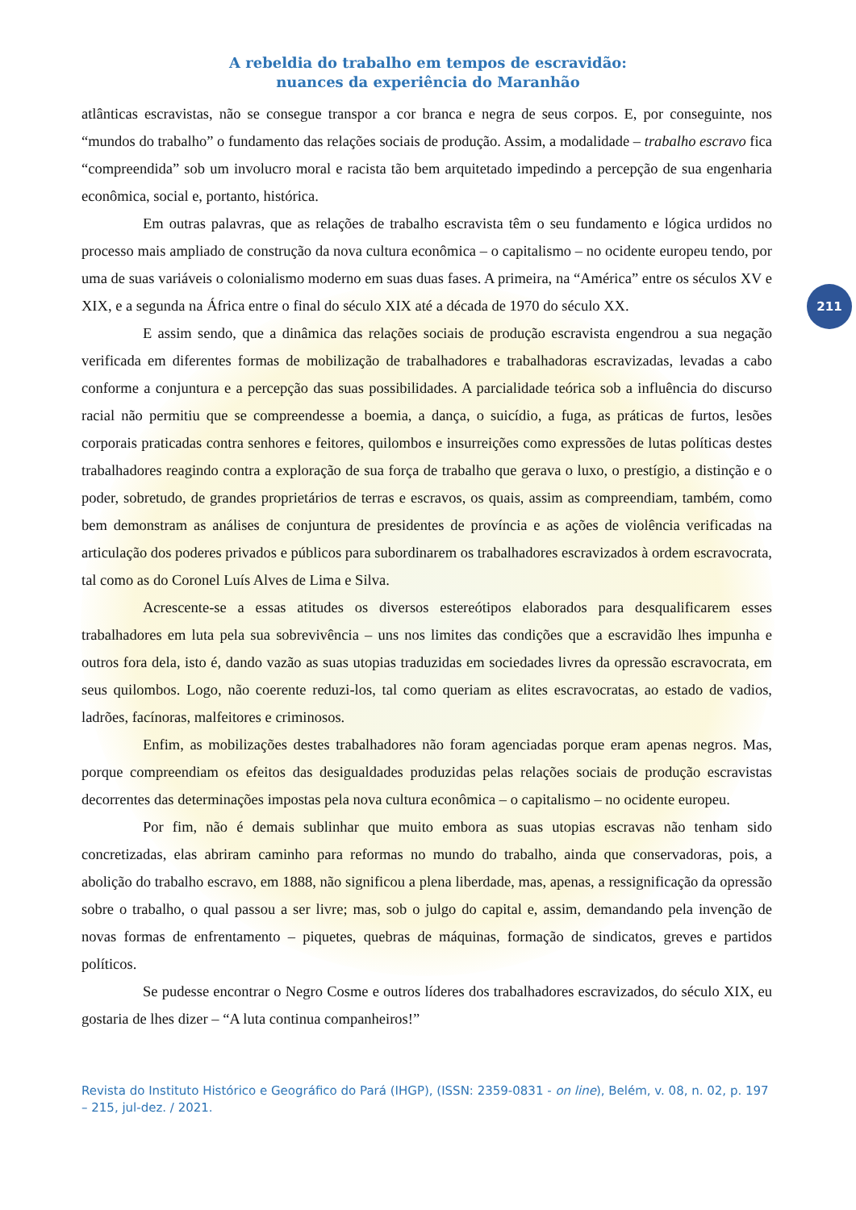A rebeldia do trabalho em tempos de escravidão:
nuances da experiência do Maranhão
211
atlânticas escravistas, não se consegue transpor a cor branca e negra de seus corpos. E, por conseguinte, nos “mundos do trabalho” o fundamento das relações sociais de produção. Assim, a modalidade – trabalho escravo fica “compreendida” sob um involucro moral e racista tão bem arquitetado impedindo a percepção de sua engenharia econômica, social e, portanto, histórica.
Em outras palavras, que as relações de trabalho escravista têm o seu fundamento e lógica urdidos no processo mais ampliado de construção da nova cultura econômica – o capitalismo – no ocidente europeu tendo, por uma de suas variáveis o colonialismo moderno em suas duas fases. A primeira, na “América” entre os séculos XV e XIX, e a segunda na África entre o final do século XIX até a década de 1970 do século XX.
E assim sendo, que a dinâmica das relações sociais de produção escravista engendrou a sua negação verificada em diferentes formas de mobilização de trabalhadores e trabalhadoras escravizadas, levadas a cabo conforme a conjuntura e a percepção das suas possibilidades. A parcialidade teórica sob a influência do discurso racial não permitiu que se compreendesse a boemia, a dança, o suicídio, a fuga, as práticas de furtos, lesões corporais praticadas contra senhores e feitores, quilombos e insurreições como expressões de lutas políticas destes trabalhadores reagindo contra a exploração de sua força de trabalho que gerava o luxo, o prestígio, a distinção e o poder, sobretudo, de grandes proprietários de terras e escravos, os quais, assim as compreendiam, também, como bem demonstram as análises de conjuntura de presidentes de província e as ações de violência verificadas na articulação dos poderes privados e públicos para subordinarem os trabalhadores escravizados à ordem escravocrata, tal como as do Coronel Luís Alves de Lima e Silva.
Acrescente-se a essas atitudes os diversos estereótipos elaborados para desqualificarem esses trabalhadores em luta pela sua sobrevivência – uns nos limites das condições que a escravidão lhes impunha e outros fora dela, isto é, dando vazão as suas utopias traduzidas em sociedades livres da opressão escravocrata, em seus quilombos. Logo, não coerente reduzi-los, tal como queriam as elites escravocratas, ao estado de vadios, ladrões, facínoras, malfeitores e criminosos.
Enfim, as mobilizações destes trabalhadores não foram agenciadas porque eram apenas negros. Mas, porque compreendiam os efeitos das desigualdades produzidas pelas relações sociais de produção escravistas decorrentes das determinações impostas pela nova cultura econômica – o capitalismo – no ocidente europeu.
Por fim, não é demais sublinhar que muito embora as suas utopias escravas não tenham sido concretizadas, elas abriram caminho para reformas no mundo do trabalho, ainda que conservadoras, pois, a abolição do trabalho escravo, em 1888, não significou a plena liberdade, mas, apenas, a ressignificação da opressão sobre o trabalho, o qual passou a ser livre; mas, sob o julgo do capital e, assim, demandando pela invenção de novas formas de enfrentamento – piquetes, quebras de máquinas, formação de sindicatos, greves e partidos políticos.
Se pudesse encontrar o Negro Cosme e outros líderes dos trabalhadores escravizados, do século XIX, eu gostaria de lhes dizer – “A luta continua companheiros!”
Revista do Instituto Histórico e Geográfico do Pará (IHGP), (ISSN: 2359-0831 - on line), Belém, v. 08, n. 02, p. 197 – 215, jul-dez. / 2021.